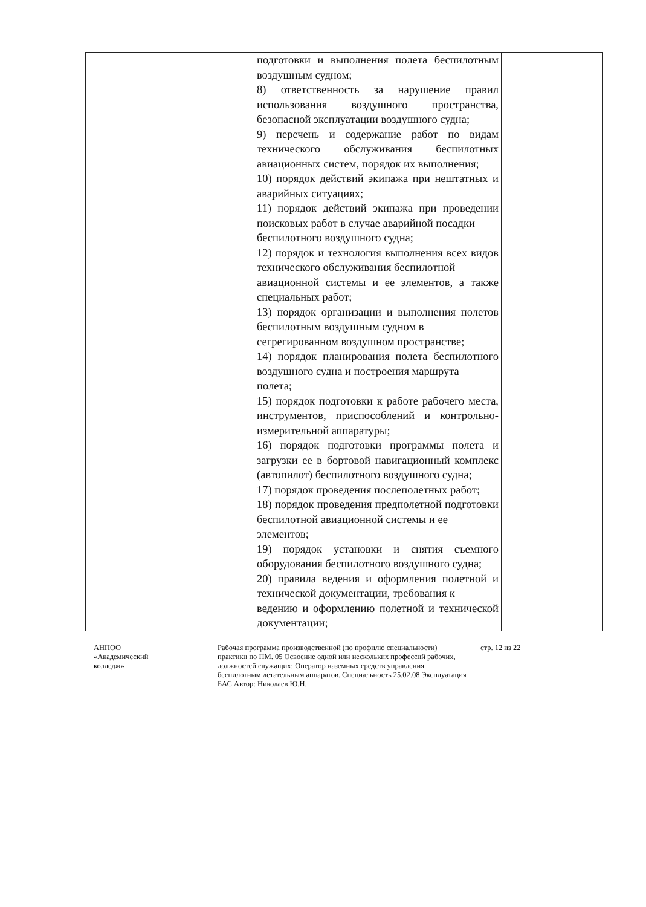| | подготовки и выполнения полета беспилотным воздушным судном; 8) ответственность за нарушение правил использования воздушного пространства, безопасной эксплуатации воздушного судна; 9) перечень и содержание работ по видам технического обслуживания беспилотных авиационных систем, порядок их выполнения; 10) порядок действий экипажа при нештатных и аварийных ситуациях; 11) порядок действий экипажа при проведении поисковых работ в случае аварийной посадки беспилотного воздушного судна; 12) порядок и технология выполнения всех видов технического обслуживания беспилотной авиационной системы и ее элементов, а также специальных работ; 13) порядок организации и выполнения полетов беспилотным воздушным судном в сегрегированном воздушном пространстве; 14) порядок планирования полета беспилотного воздушного судна и построения маршрута полета; 15) порядок подготовки к работе рабочего места, инструментов, приспособлений и контрольно-измерительной аппаратуры; 16) порядок подготовки программы полета и загрузки ее в бортовой навигационный комплекс (автопилот) беспилотного воздушного судна; 17) порядок проведения послеполетных работ; 18) порядок проведения предполетной подготовки беспилотной авиационной системы и ее элементов; 19) порядок установки и снятия съемного оборудования беспилотного воздушного судна; 20) правила ведения и оформления полетной и технической документации, требования к ведению и оформлению полетной и технической документации; | |
АНПОО
«Академический
колледж»
Рабочая программа производственной (по профилю специальности) практики по ПМ. 05 Освоение одной или нескольких профессий рабочих, должностей служащих: Оператор наземных средств управления беспилотным летательным аппаратов. Специальность 25.02.08 Эксплуатация БАС Автор: Николаев Ю.Н.
стр. 12 из 22